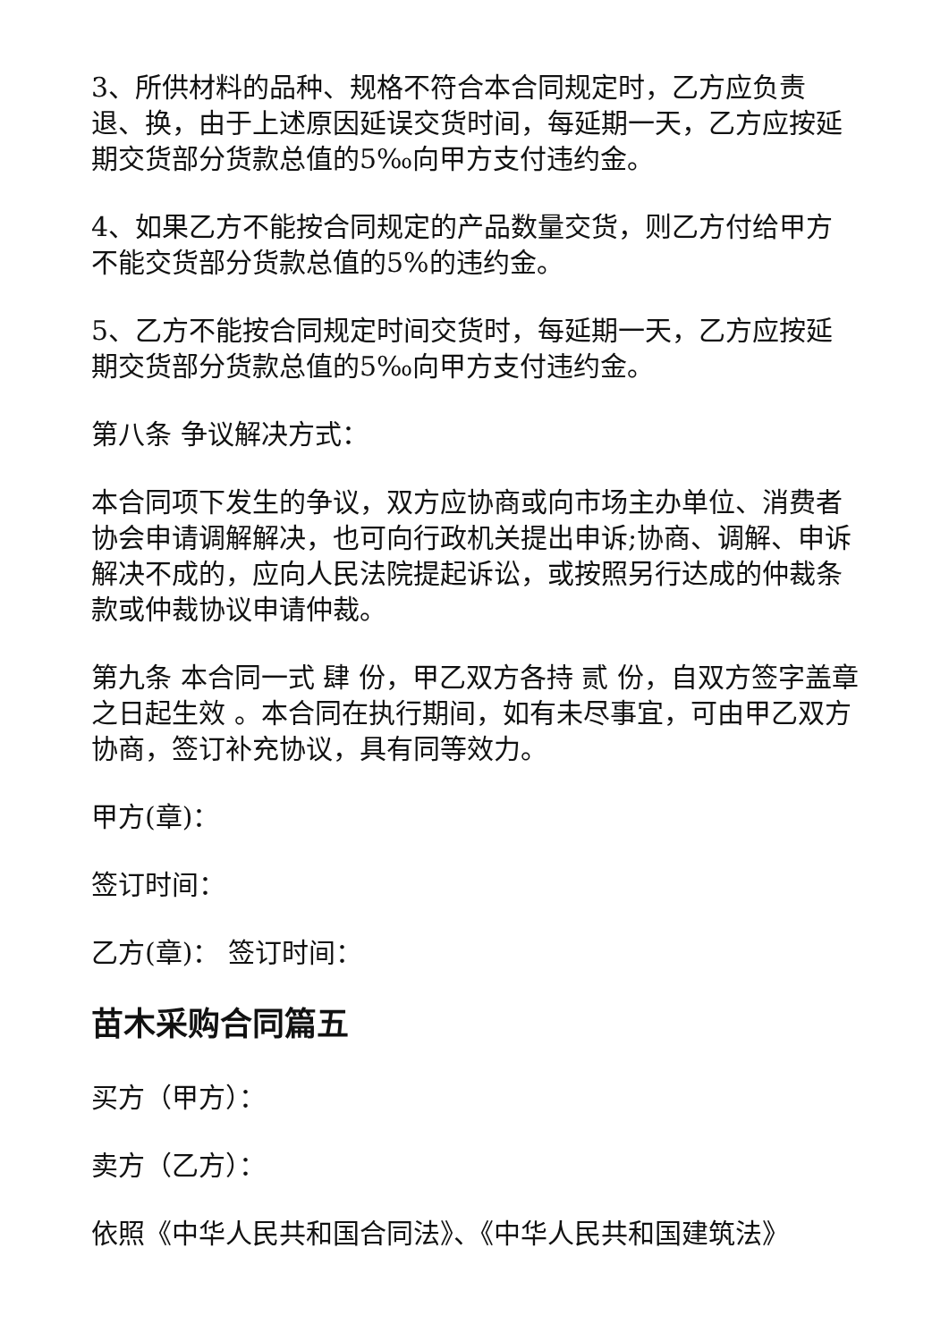3、所供材料的品种、规格不符合本合同规定时，乙方应负责退、换，由于上述原因延误交货时间，每延期一天，乙方应按延期交货部分货款总值的5‰向甲方支付违约金。
4、如果乙方不能按合同规定的产品数量交货，则乙方付给甲方不能交货部分货款总值的5%的违约金。
5、乙方不能按合同规定时间交货时，每延期一天，乙方应按延期交货部分货款总值的5‰向甲方支付违约金。
第八条 争议解决方式：
本合同项下发生的争议，双方应协商或向市场主办单位、消费者协会申请调解解决，也可向行政机关提出申诉;协商、调解、申诉解决不成的，应向人民法院提起诉讼，或按照另行达成的仲裁条款或仲裁协议申请仲裁。
第九条 本合同一式 肆 份，甲乙双方各持 贰 份，自双方签字盖章之日起生效 。本合同在执行期间，如有未尽事宜，可由甲乙双方协商，签订补充协议，具有同等效力。
甲方(章)：
签订时间：
乙方(章)： 签订时间：
苗木采购合同篇五
买方（甲方）：
卖方（乙方）：
依照《中华人民共和国合同法》、《中华人民共和国建筑法》